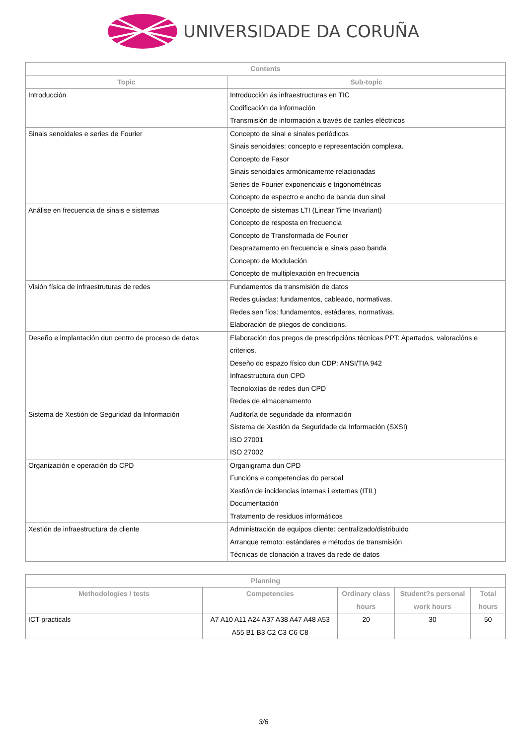UNIVERSIDADE DA CORUÑA
| Contents | |
| --- | --- |
| Topic | Sub-topic |
| Introducción | Introducción ás infraestructuras en TIC Codificación da información Transmisión de información a través de canles eléctricos |
| Sinais senoidales e series de Fourier | Concepto de sinal e sinales periódicos Sinais senoidales: concepto e representación complexa. Concepto de Fasor Sinais senoidales armónicamente relacionadas Series de Fourier exponenciais e trigonométricas Concepto de espectro e ancho de banda dun sinal |
| Análise en frecuencia de sinais e sistemas | Concepto de sistemas LTI (Linear Time Invariant) Concepto de resposta en frecuencia Concepto de Transformada de Fourier Desprazamento en frecuencia e sinais paso banda Concepto de Modulación Concepto de multiplexación en frecuencia |
| Visión física de infraestruturas de redes | Fundamentos da transmisión de datos Redes guiadas: fundamentos, cableado, normativas. Redes sen fíos: fundamentos, estádares, normativas. Elaboración de pliegos de condicions. |
| Deseño e implantación dun centro de proceso de datos | Elaboración dos pregos de prescripcións técnicas PPT: Apartados, valoracións e criterios. Deseño do espazo físico dun CDP: ANSI/TIA 942 Infraestructura dun CPD Tecnoloxías de redes dun CPD Redes de almacenamento |
| Sistema de Xestión de Seguridad da Información | Auditoría de seguridade da información Sistema de Xestión da Seguridade da Información (SXSI) ISO 27001 ISO 27002 |
| Organización e operación do CPD | Organigrama dun CPD Funcións e competencias do persoal Xestión de incidencias internas i externas (ITIL) Documentación Tratamento de residuos informáticos |
| Xestión de infraestructura de cliente | Administración de equipos cliente: centralizado/distribuido Arranque remoto: estándares e métodos de transmisión Técnicas de clonación a traves da rede de datos |
| Planning | | | | |
| --- | --- | --- | --- | --- |
| Methodologies / tests | Competencies | Ordinary class hours | Student?s personal work hours | Total hours |
| ICT practicals | A7 A10 A11 A24 A37 A38 A47 A48 A53 A55 B1 B3 C2 C3 C6 C8 | 20 | 30 | 50 |
3/6